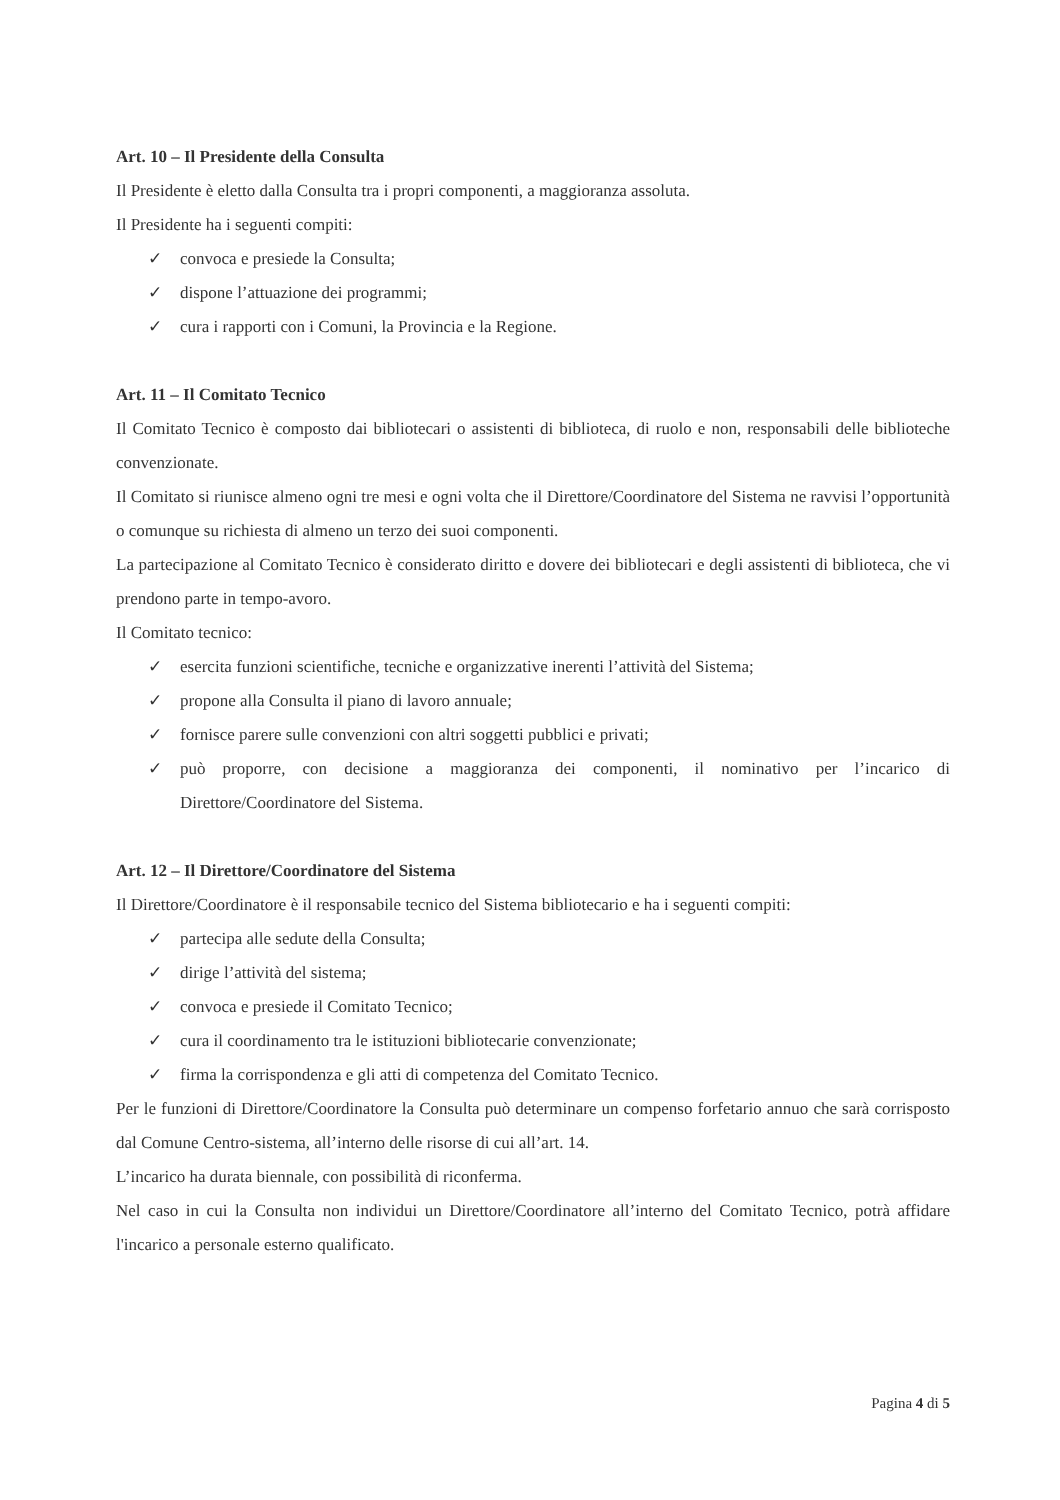Art. 10 – Il Presidente della Consulta
Il Presidente è eletto dalla Consulta tra i propri componenti, a maggioranza assoluta.
Il Presidente ha i seguenti compiti:
✓ convoca e presiede la Consulta;
✓ dispone l’attuazione dei programmi;
✓ cura i rapporti con i Comuni, la Provincia e la Regione.
Art. 11 – Il Comitato Tecnico
Il Comitato Tecnico è composto dai bibliotecari o assistenti di biblioteca, di ruolo e non, responsabili delle biblioteche convenzionate.
Il Comitato si riunisce almeno ogni tre mesi e ogni volta che il Direttore/Coordinatore del Sistema ne ravvisi l’opportunità o comunque su richiesta di almeno un terzo dei suoi componenti.
La partecipazione al Comitato Tecnico è considerato diritto e dovere dei bibliotecari e degli assistenti di biblioteca, che vi prendono parte in tempo-avoro.
Il Comitato tecnico:
✓ esercita funzioni scientifiche, tecniche e organizzative inerenti l’attività del Sistema;
✓ propone alla Consulta il piano di lavoro annuale;
✓ fornisce parere sulle convenzioni con altri soggetti pubblici e privati;
✓ può proporre, con decisione a maggioranza dei componenti, il nominativo per l’incarico di Direttore/Coordinatore del Sistema.
Art. 12 – Il Direttore/Coordinatore del Sistema
Il Direttore/Coordinatore è il responsabile tecnico del Sistema bibliotecario e ha i seguenti compiti:
✓ partecipa alle sedute della Consulta;
✓ dirige l’attività del sistema;
✓ convoca e presiede il Comitato Tecnico;
✓ cura il coordinamento tra le istituzioni bibliotecarie convenzionate;
✓ firma la corrispondenza e gli atti di competenza del Comitato Tecnico.
Per le funzioni di Direttore/Coordinatore la Consulta può determinare un compenso forfetario annuo che sarà corrisposto dal Comune Centro-sistema, all’interno delle risorse di cui all’art. 14.
L’incarico ha durata biennale, con possibilità di riconferma.
Nel caso in cui la Consulta non individui un Direttore/Coordinatore all’interno del Comitato Tecnico, potrà affidare l'incarico a personale esterno qualificato.
Pagina 4 di 5